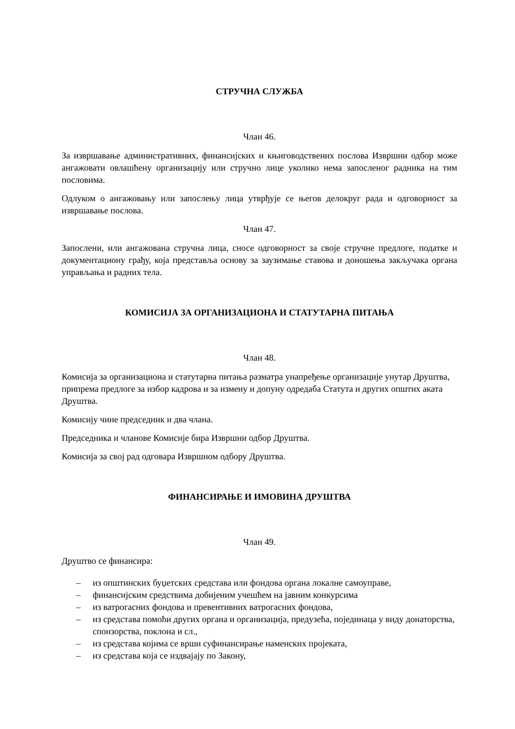СТРУЧНА СЛУЖБА
Члан 46.
За извршавање административних, финансијских и књиговодствених послова Извршни одбор може ангажовати овлашћену организацију или стручно лице уколико нема запосленог радника на тим пословима.
Одлуком о ангажовању или запослењу лица утврђује се његов делокруг рада и одговорност за извршавање послова.
Члан 47.
Запослени, или ангажована стручна лица, сносе одговорност за своје стручне предлоге, податке и документациону грађу, која представља основу за заузимање ставова и доношења закључака органа управљања и радних тела.
КОМИСИЈА ЗА ОРГАНИЗАЦИОНА И СТАТУТАРНА ПИТАЊА
Члан 48.
Комисија за организациона и статутарна питања разматра унапређење организације унутар Друштва, припрема предлоге за избор кадрова и за измену и допуну одредаба Статута и других општих аката Друштва.
Комисију чине председник и два члана.
Председника и чланове Комисије бира Извршни одбор Друштва.
Комисија за свој рад одговара Извршном одбору Друштва.
ФИНАНСИРАЊЕ И ИМОВИНА ДРУШТВА
Члан 49.
Друштво се финансира:
– из општинских буџетских средстава или фондова органа локалне самоуправе,
– финансијским средствима добијеним учешћем на јавним конкурсима
– из ватрогасних фондова и превентивних ватрогасних фондова,
– из средстава помоћи других органа и организација, предузећа, појединаца у виду донаторства, спонзорства, поклона и сл.,
– из средстава којима се врши суфинансирање наменских пројеката,
– из средстава која се издвајају по Закону,